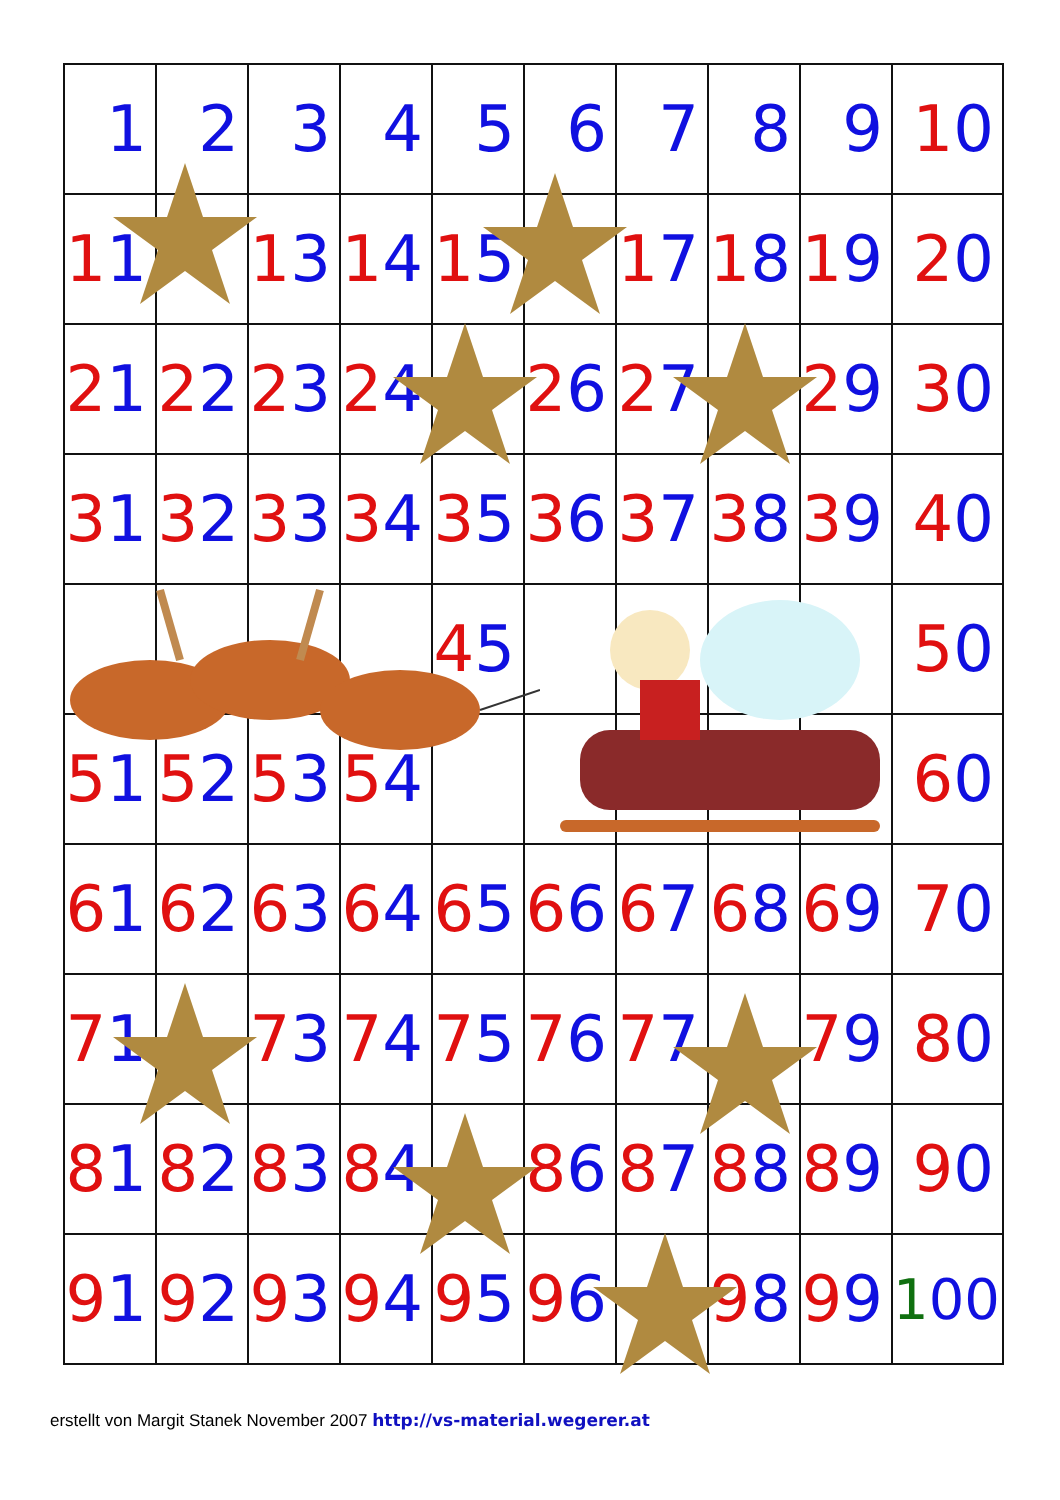| 1 | 2 | 3 | 4 | 5 | 6 | 7 | 8 | 9 | 1 0 |
| 1 1 | | 1 3 | 1 4 | 1 5 | | 1 7 | 1 8 | 1 9 | 2 0 |
| 2 1 | 2 2 | 2 3 | 2 4 | | 2 6 | 2 7 | | 2 9 | 3 0 |
| 3 1 | 3 2 | 3 3 | 3 4 | 3 5 | 3 6 | 3 7 | 3 8 | 3 9 | 4 0 |
| | | | | 4 5 | | | | | 5 0 |
| 5 1 | 5 2 | 5 3 | 5 4 | | | | | | 6 0 |
| 6 1 | 6 2 | 6 3 | 6 4 | 6 5 | 6 6 | 6 7 | 6 8 | 6 9 | 7 0 |
| 7 1 | | 7 3 | 7 4 | 7 5 | 7 6 | 7 7 | | 7 9 | 8 0 |
| 8 1 | 8 2 | 8 3 | 8 4 | | 8 6 | 8 7 | 8 8 | 8 9 | 9 0 |
| 9 1 | 9 2 | 9 3 | 9 4 | 9 5 | 9 6 | | 9 8 | 9 9 | 1 00 |
erstellt von Margit Stanek November 2007 http://vs-material.wegerer.at